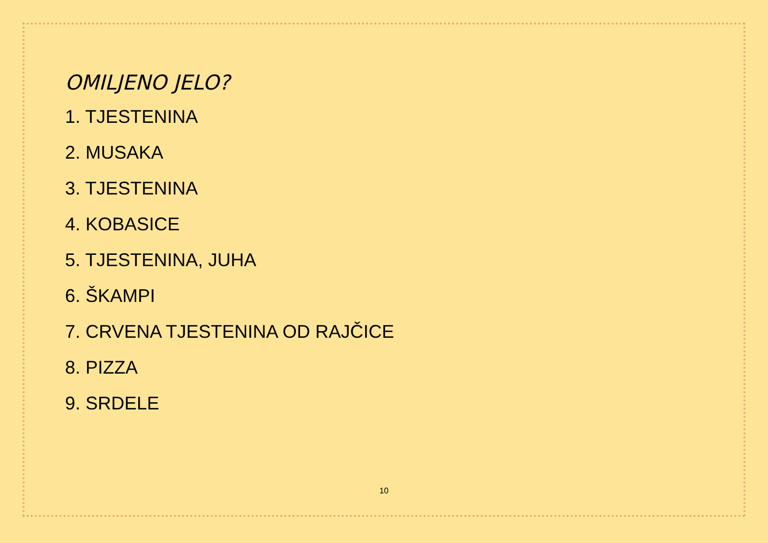OMILJENO JELO?
1. TJESTENINA
2. MUSAKA
3. TJESTENINA
4. KOBASICE
5. TJESTENINA, JUHA
6. ŠKAMPI
7. CRVENA TJESTENINA OD RAJČICE
8. PIZZA
9. SRDELE
10